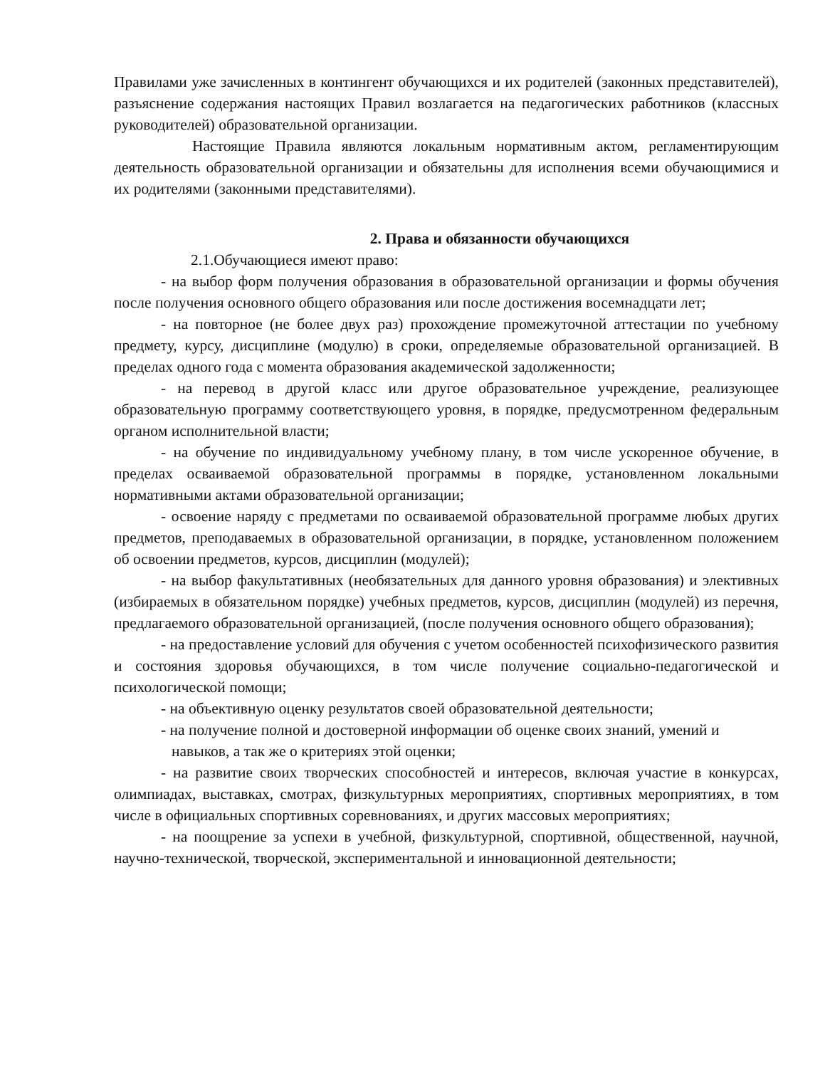Правилами уже зачисленных в контингент обучающихся и их родителей (законных представителей), разъяснение содержания настоящих Правил возлагается на педагогических работников (классных руководителей) образовательной организации.
Настоящие Правила являются локальным нормативным актом, регламентирующим деятельность образовательной организации и обязательны для исполнения всеми обучающимися и их родителями (законными представителями).
2. Права и обязанности обучающихся
2.1.Обучающиеся имеют право:
- на выбор форм получения образования в образовательной организации и формы обучения после получения основного общего образования или после достижения восемнадцати лет;
- на повторное (не более двух раз) прохождение промежуточной аттестации по учебному предмету, курсу, дисциплине (модулю) в сроки, определяемые образовательной организацией. В пределах одного года с момента образования академической задолженности;
- на перевод в другой класс или другое образовательное учреждение, реализующее образовательную программу соответствующего уровня, в порядке, предусмотренном федеральным органом исполнительной власти;
- на обучение по индивидуальному учебному плану, в том числе ускоренное обучение, в пределах осваиваемой образовательной программы в порядке, установленном локальными нормативными актами образовательной организации;
- освоение наряду с предметами по осваиваемой образовательной программе любых других предметов, преподаваемых в образовательной организации, в порядке, установленном положением об освоении предметов, курсов, дисциплин (модулей);
- на выбор факультативных (необязательных для данного уровня образования) и элективных (избираемых в обязательном порядке) учебных предметов, курсов, дисциплин (модулей) из перечня, предлагаемого образовательной организацией, (после получения основного общего образования);
- на предоставление условий для обучения с учетом особенностей психофизического развития и состояния здоровья обучающихся, в том числе получение социально-педагогической и психологической помощи;
- на объективную оценку результатов своей образовательной деятельности;
- на получение полной и достоверной информации об оценке своих знаний, умений и навыков, а так же о критериях этой оценки;
- на развитие своих творческих способностей и интересов, включая участие в конкурсах, олимпиадах, выставках, смотрах, физкультурных мероприятиях, спортивных мероприятиях, в том числе в официальных спортивных соревнованиях, и других массовых мероприятиях;
- на поощрение за успехи в учебной, физкультурной, спортивной, общественной, научной, научно-технической, творческой, экспериментальной и инновационной деятельности;